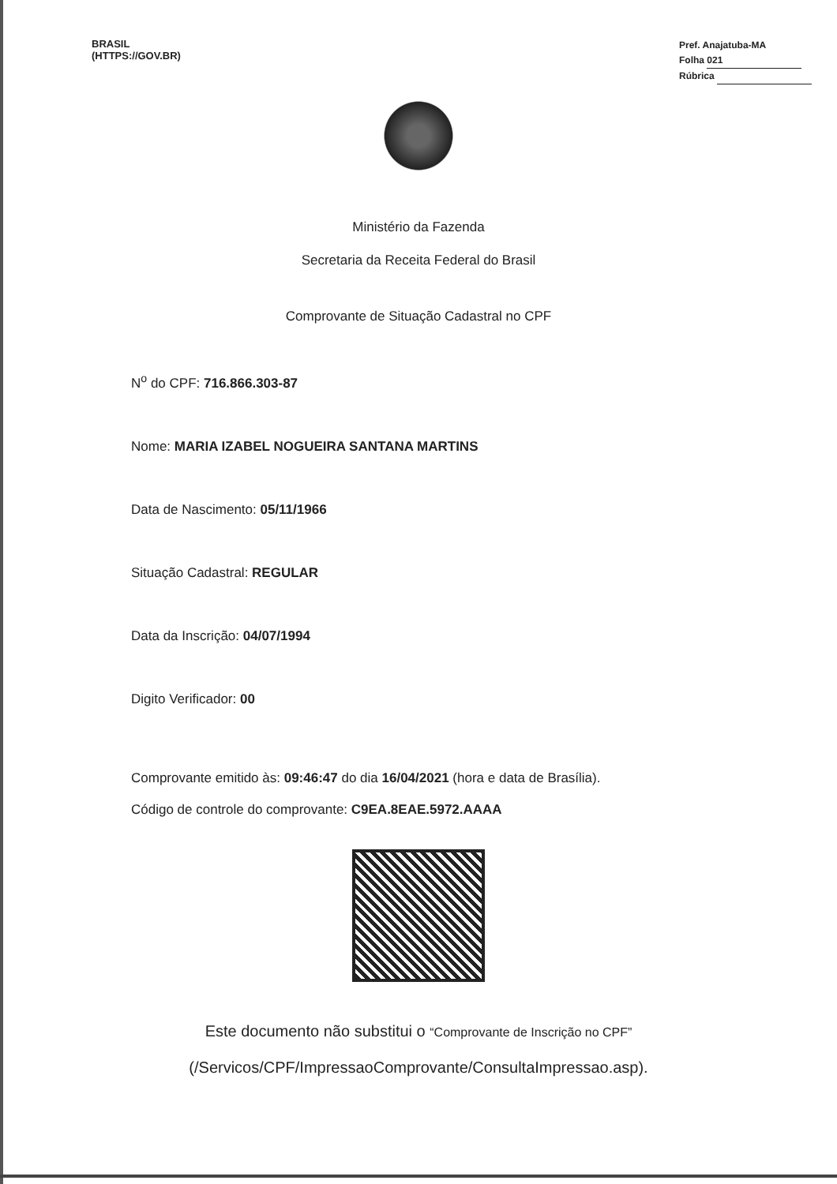BRASIL
(HTTPS://GOV.BR)
Pref. Anajatuba-MA
Folha 021
Rúbrica
Ministério da Fazenda
Secretaria da Receita Federal do Brasil
Comprovante de Situação Cadastral no CPF
N<sup>o</sup> do CPF: 716.866.303-87
Nome: MARIA IZABEL NOGUEIRA SANTANA MARTINS
Data de Nascimento: 05/11/1966
Situação Cadastral: REGULAR
Data da Inscrição: 04/07/1994
Digito Verificador: 00
Comprovante emitido às: 09:46:47 do dia 16/04/2021 (hora e data de Brasília).
Código de controle do comprovante: C9EA.8EAE.5972.AAAA
Este documento não substitui o “Comprovante de Inscrição no CPF”
(/Servicos/CPF/ImpressaoComprovante/ConsultaImpressao.asp).